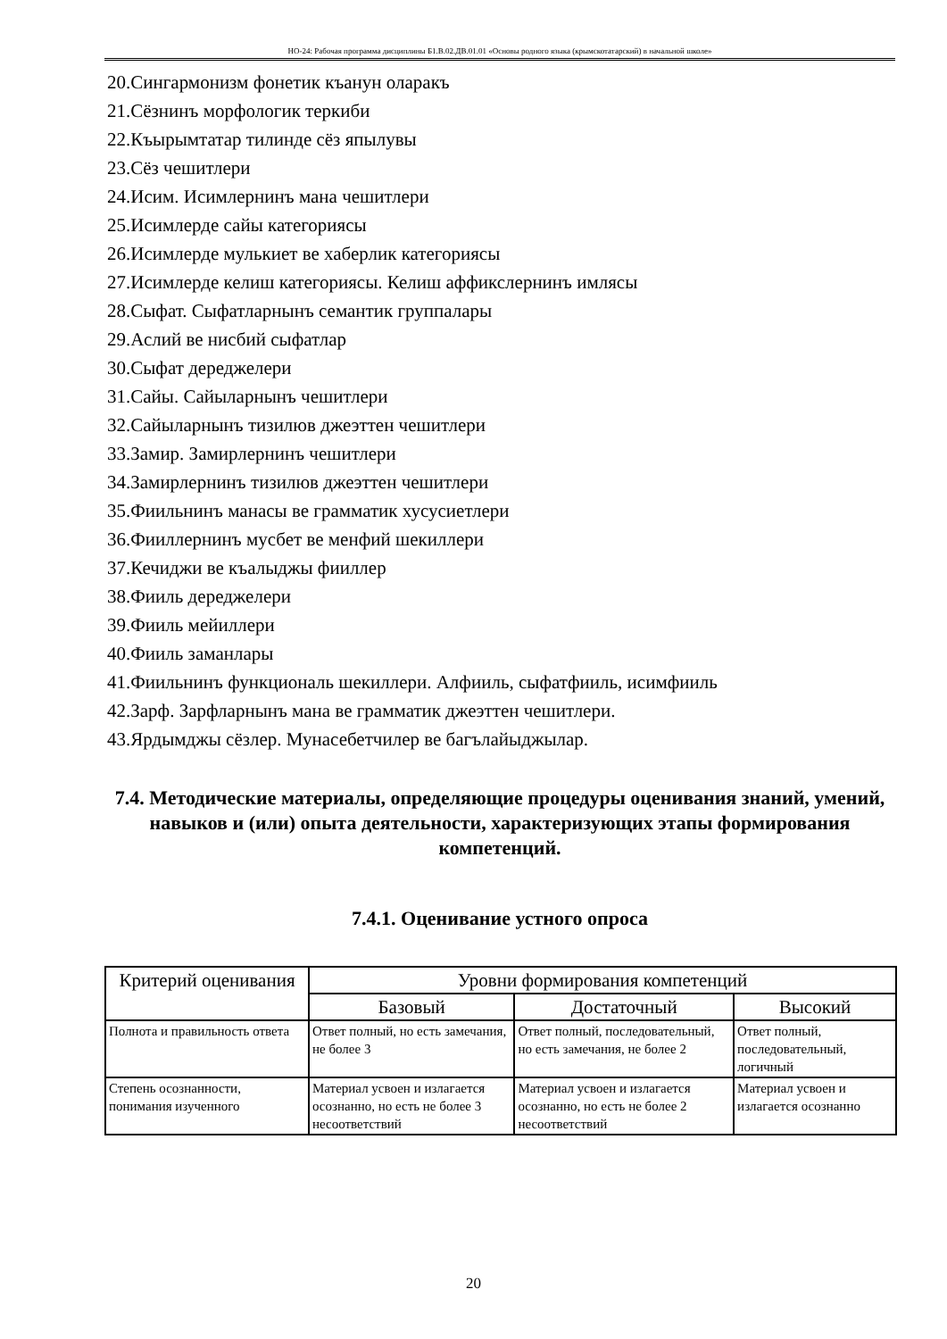НО-24: Рабочая программа дисциплины Б1.В.02.ДВ.01.01 «Основы родного языка (крымскотатарский) в начальной школе»
20.Сингармонизм фонетик къанун оларакъ
21.Сёзнинъ морфологик теркиби
22.Къырымтатар тилинде сёз япылувы
23.Сёз чешитлери
24.Исим. Исимлернинъ мана чешитлери
25.Исимлерде сайы категориясы
26.Исимлерде мулькиет ве хаберлик категориясы
27.Исимлерде келиш категориясы. Келиш аффикслернинъ имлясы
28.Сыфат. Сыфатларнынъ семантик группалары
29.Аслий ве нисбий сыфатлар
30.Сыфат дереджелери
31.Сайы. Сайыларнынъ чешитлери
32.Сайыларнынъ тизилюв джеэттен чешитлери
33.Замир. Замирлернинъ чешитлери
34.Замирлернинъ тизилюв джеэттен чешитлери
35.Фиильнинъ манасы ве грамматик хусусиетлери
36.Фииллернинъ мусбет ве менфий шекиллери
37.Кечиджи ве къалыджы фииллер
38.Фииль дереджелери
39.Фииль мейиллери
40.Фииль заманлары
41.Фиильнинъ функциональ шекиллери. Алфииль, сыфатфииль, исимфииль
42.Зарф. Зарфларнынъ мана ве грамматик джеэттен чешитлери.
43.Ярдымджы сёзлер. Мунасебетчилер ве багълайыджылар.
7.4. Методические материалы, определяющие процедуры оценивания знаний, умений, навыков и (или) опыта деятельности, характеризующих этапы формирования компетенций.
7.4.1. Оценивание устного опроса
| Критерий оценивания | Уровни формирования компетенций | | |
| --- | --- | --- | --- |
| | Базовый | Достаточный | Высокий |
| Полнота и правильность ответа | Ответ полный, но есть замечания, не более 3 | Ответ полный, последовательный, но есть замечания, не более 2 | Ответ полный, последовательный, логичный |
| Степень осознанности, понимания изученного | Материал усвоен и излагается осознанно, но есть не более 3 несоответствий | Материал усвоен и излагается осознанно, но есть не более 2 несоответствий | Материал усвоен и излагается осознанно |
20